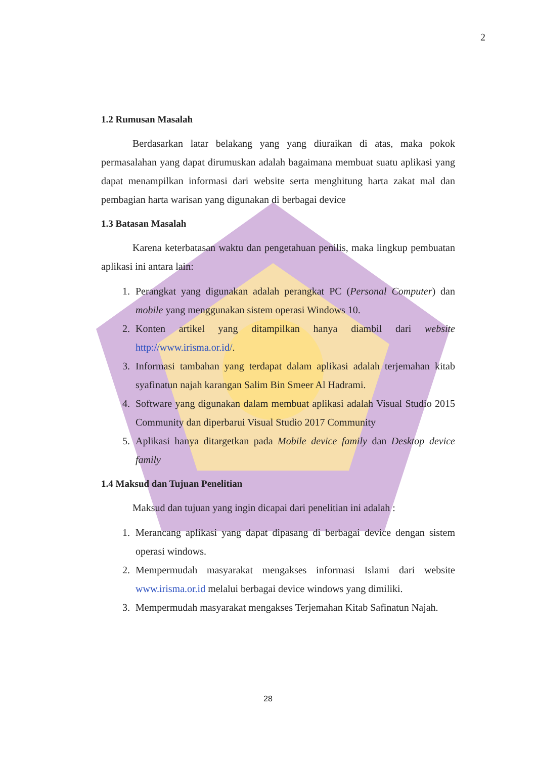2
1.2 Rumusan Masalah
Berdasarkan latar belakang yang yang diuraikan di atas, maka pokok permasalahan yang dapat dirumuskan adalah bagaimana membuat suatu aplikasi yang dapat menampilkan informasi dari website serta menghitung harta zakat mal dan pembagian harta warisan yang digunakan di berbagai device
1.3 Batasan Masalah
Karena keterbatasan waktu dan pengetahuan penilis, maka lingkup pembuatan aplikasi ini antara lain:
1. Perangkat yang digunakan adalah perangkat PC (Personal Computer) dan mobile yang menggunakan sistem operasi Windows 10.
2. Konten artikel yang ditampilkan hanya diambil dari website http://www.irisma.or.id/.
3. Informasi tambahan yang terdapat dalam aplikasi adalah terjemahan kitab syafinatun najah karangan Salim Bin Smeer Al Hadrami.
4. Software yang digunakan dalam membuat aplikasi adalah Visual Studio 2015 Community dan diperbarui Visual Studio 2017 Community
5. Aplikasi hanya ditargetkan pada Mobile device family dan Desktop device family
1.4 Maksud dan Tujuan Penelitian
Maksud dan tujuan yang ingin dicapai dari penelitian ini adalah :
1. Merancang aplikasi yang dapat dipasang di berbagai device dengan sistem operasi windows.
2. Mempermudah masyarakat mengakses informasi Islami dari website www.irisma.or.id melalui berbagai device windows yang dimiliki.
3. Mempermudah masyarakat mengakses Terjemahan Kitab Safinatun Najah.
28